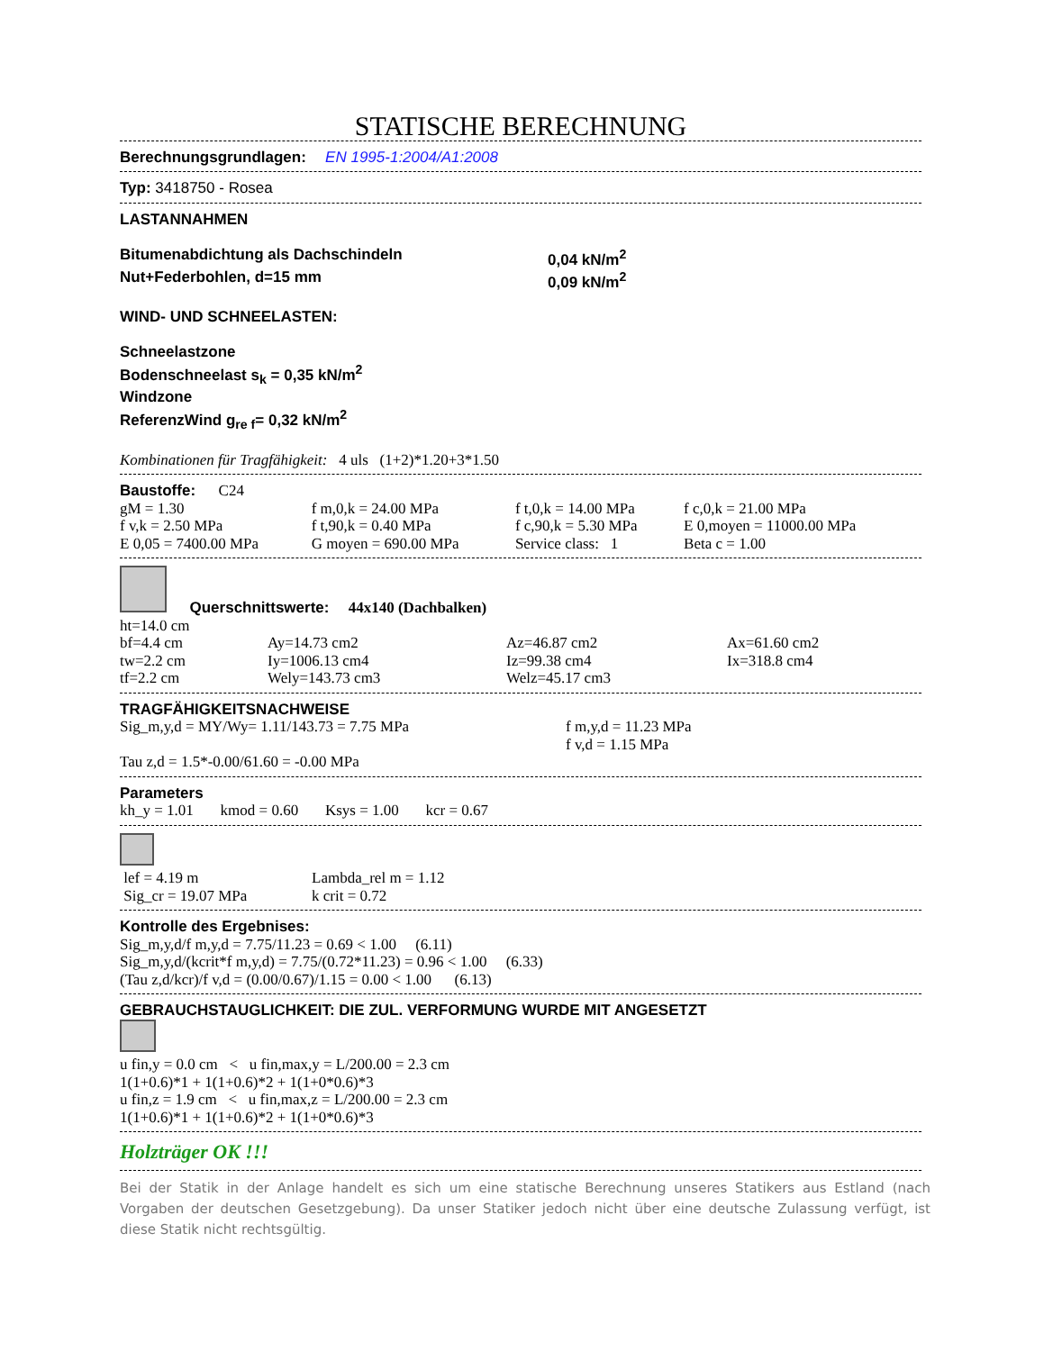STATISCHE BERECHNUNG
Berechnungsgrundlagen: EN 1995-1:2004/A1:2008
Typ: 3418750 - Rosea
LASTANNAHMEN
| Bitumenabdichtung als Dachschindeln | 0,04 kN/m<sup>2</sup> |
| Nut+Federbohlen, d=15 mm | 0,09 kN/m<sup>2</sup> |
WIND- UND SCHNEELASTEN:
Schneelastzone
Bodenschneelast s<sub>k</sub> = 0,35 kN/m<sup>2</sup>
Windzone
ReferenzWind g<sub>re f</sub>= 0,32 kN/m<sup>2</sup>
Kombinationen für Tragfähigkeit: 4 uls (1+2)*1.20+3*1.50
Baustoffe: C24
| gM = 1.30 | f m,0,k = 24.00 MPa | f t,0,k = 14.00 MPa | f c,0,k = 21.00 MPa |
| f v,k = 2.50 MPa | f t,90,k = 0.40 MPa | f c,90,k = 5.30 MPa | E 0,moyen = 11000.00 MPa |
| E 0,05 = 7400.00 MPa | G moyen = 690.00 MPa | Service class: 1 | Beta c = 1.00 |
Querschnittswerte: 44x140 (Dachbalken)
| ht=14.0 cm | | | |
| bf=4.4 cm | Ay=14.73 cm2 | Az=46.87 cm2 | Ax=61.60 cm2 |
| tw=2.2 cm | Iy=1006.13 cm4 | Iz=99.38 cm4 | Ix=318.8 cm4 |
| tf=2.2 cm | Wely=143.73 cm3 | Welz=45.17 cm3 | |
TRAGFÄHIGKEITSNACHWEISE
| Sig_m,y,d = MY/Wy= 1.11/143.73 = 7.75 MPa | f m,y,d = 11.23 MPa f v,d = 1.15 MPa |
Tau z,d = 1.5*-0.00/61.60 = -0.00 MPa
Parameters
kh_y = 1.01 kmod = 0.60 Ksys = 1.00 kcr = 0.67
| lef = 4.19 m Sig_cr = 19.07 MPa | Lambda_rel m = 1.12 k crit = 0.72 |
Kontrolle des Ergebnises:
Sig_m,y,d/f m,y,d = 7.75/11.23 = 0.69 < 1.00 (6.11)
Sig_m,y,d/(kcrit*f m,y,d) = 7.75/(0.72*11.23) = 0.96 < 1.00 (6.33)
(Tau z,d/kcr)/f v,d = (0.00/0.67)/1.15 = 0.00 < 1.00 (6.13)
GEBRAUCHSTAUGLICHKEIT: DIE ZUL. VERFORMUNG WURDE MIT ANGESETZT
u fin,y = 0.0 cm < u fin,max,y = L/200.00 = 2.3 cm
1(1+0.6)*1 + 1(1+0.6)*2 + 1(1+0*0.6)*3
u fin,z = 1.9 cm < u fin,max,z = L/200.00 = 2.3 cm
1(1+0.6)*1 + 1(1+0.6)*2 + 1(1+0*0.6)*3
Holzträger OK !!!
Bei der Statik in der Anlage handelt es sich um eine statische Berechnung unseres Statikers aus Estland (nach Vorgaben der deutschen Gesetzgebung). Da unser Statiker jedoch nicht über eine deutsche Zulassung verfügt, ist diese Statik nicht rechtsgültig.